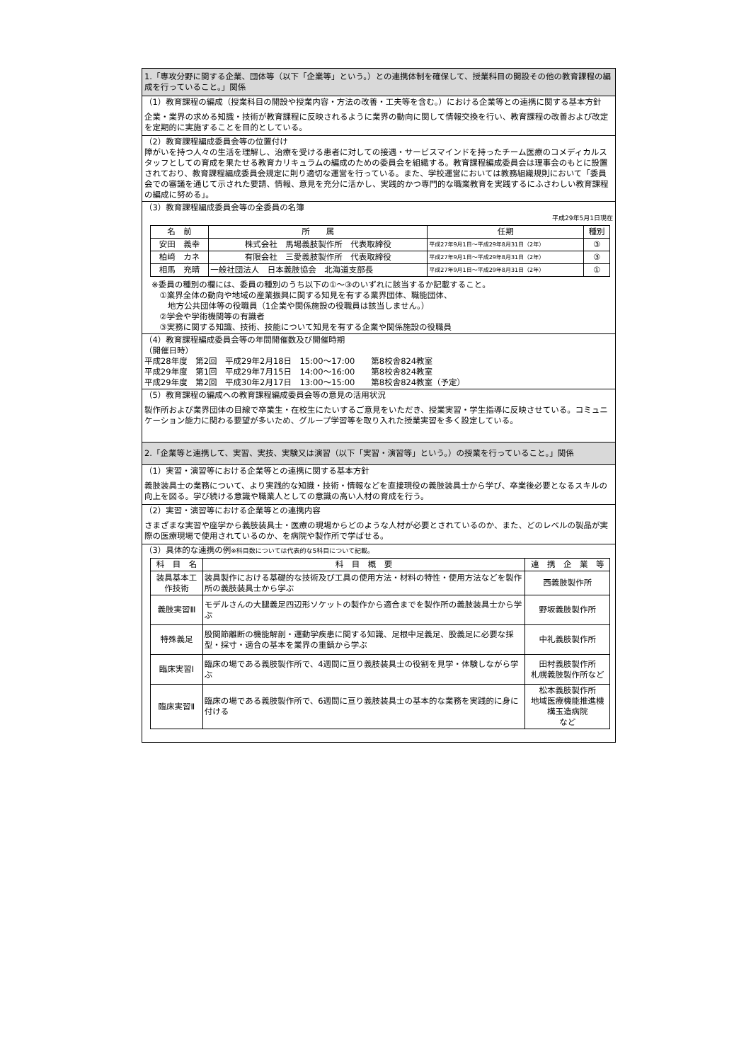1.「専攻分野に関する企業、団体等（以下「企業等」という。）との連携体制を確保して、授業科目の開設その他の教育課程の編成を行っていること。」関係
（1）教育課程の編成（授業科目の開設や授業内容・方法の改善・工夫等を含む。）における企業等との連携に関する基本方針
企業・業界の求める知識・技術が教育課程に反映されるように業界の動向に関して情報交換を行い、教育課程の改善および改定を定期的に実施することを目的としている。
（2）教育課程編成委員会等の位置付け
障がいを持つ人々の生活を理解し、治療を受ける患者に対しての接遇・サービスマインドを持ったチーム医療のコメディカルスタッフとしての育成を果たせる教育カリキュラムの編成のための委員会を組織する。教育課程編成委員会は理事会のもとに設置されており、教育課程編成委員会規定に則り適切な運営を行っている。また、学校運営においては教務組織規則において「委員会での審議を通じて示された要請、情報、意見を充分に活かし、実践的かつ専門的な職業教育を実践するにふさわしい教育課程の編成に努める」。
（3）教育課程編成委員会等の全委員の名簿
平成29年5月1日現在
| 名 前 | 所 属 | 任期 | 種別 |
| --- | --- | --- | --- |
| 安田 義幸 | 株式会社 馬場義肢製作所 代表取締役 | 平成27年9月1日～平成29年8月31日（2年） | ③ |
| 柏﨑 カネ | 有限会社 三愛義肢製作所 代表取締役 | 平成27年9月1日～平成29年8月31日（2年） | ③ |
| 相馬 充晴 | 一般社団法人 日本義肢協会 北海道支部長 | 平成27年9月1日～平成29年8月31日（2年） | ① |
※委員の種別の欄には、委員の種別のうち以下の①～③のいずれに該当するか記載すること。
　①業界全体の動向や地域の産業振興に関する知見を有する業界団体、職能団体、
　　地方公共団体等の役職員（1企業や関係施設の役職員は該当しません。）
　②学会や学術機関等の有識者
　③実務に関する知識、技術、技能について知見を有する企業や関係施設の役職員
（4）教育課程編成委員会等の年間開催数及び開催時期
（開催日時）
平成28年度　第2回　平成29年2月18日　15:00～17:00　　第8校舎824教室
平成29年度　第1回　平成29年7月15日　14:00～16:00　　第8校舎824教室
平成29年度　第2回　平成30年2月17日　13:00～15:00　　第8校舎824教室（予定）
（5）教育課程の編成への教育課程編成委員会等の意見の活用状況
製作所および業界団体の目線で卒業生・在校生にたいするご意見をいただき、授業実習・学生指導に反映させている。コミュニケーション能力に関わる要望が多いため、グループ学習等を取り入れた授業実習を多く設定している。
2.「企業等と連携して、実習、実技、実験又は演習（以下「実習・演習等」という。）の授業を行っていること。」関係
（1）実習・演習等における企業等との連携に関する基本方針
義肢装具士の業務について、より実践的な知識・技術・情報などを直接現役の義肢装具士から学び、卒業後必要となるスキルの向上を図る。学び続ける意識や職業人としての意識の高い人材の育成を行う。
（2）実習・演習等における企業等との連携内容
さまざまな実習や座学から義肢装具士・医療の現場からどのような人材が必要とされているのか、また、どのレベルの製品が実際の医療現場で使用されているのか、を病院や製作所で学ばせる。
（3）具体的な連携の例※科目数については代表的な5科目について記載。
| 科 目 名 | 科 目 概 要 | 連 携 企 業 等 |
| --- | --- | --- |
| 装具基本工作技術 | 装具製作における基礎的な技術及び工具の使用方法・材料の特性・使用方法などを製作所の義肢装具士から学ぶ | 西義肢製作所 |
| 義肢実習Ⅲ | モデルさんの大腿義足四辺形ソケットの製作から適合までを製作所の義肢装具士から学ぶ | 野坂義肢製作所 |
| 特殊義足 | 股関節離断の機能解剖・運動学疾患に関する知識、足根中足義足、股義足に必要な採型・採寸・適合の基本を業界の重鎮から学ぶ | 中礼義肢製作所 |
| 臨床実習Ⅰ | 臨床の場である義肢製作所で、4週間に亘り義肢装具士の役割を見学・体験しながら学ぶ | 田村義肢製作所 札幌義肢製作所など |
| 臨床実習Ⅱ | 臨床の場である義肢製作所で、6週間に亘り義肢装具士の基本的な業務を実践的に身に付ける | 松本義肢製作所 地域医療機能推進機構玉造病院 など |